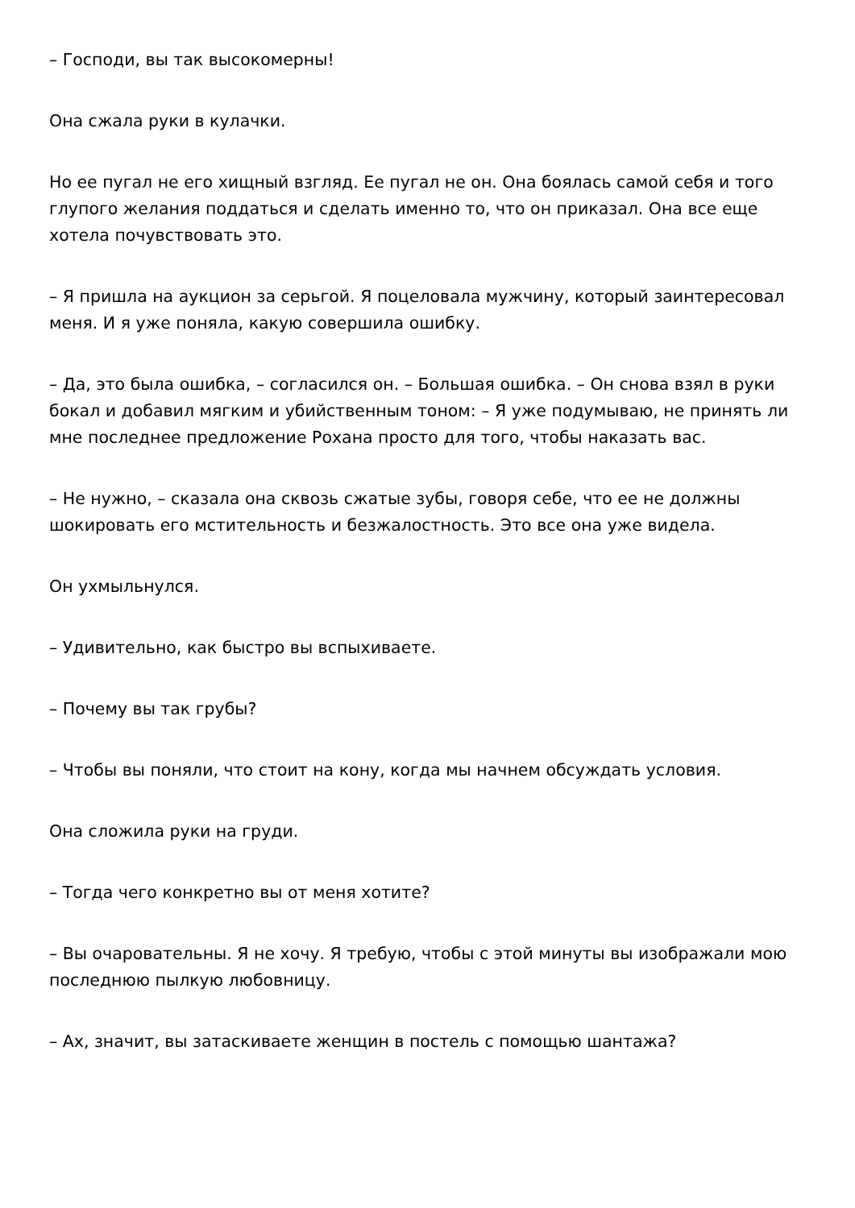– Господи, вы так высокомерны!
Она сжала руки в кулачки.
Но ее пугал не его хищный взгляд. Ее пугал не он. Она боялась самой себя и того глупого желания поддаться и сделать именно то, что он приказал. Она все еще хотела почувствовать это.
– Я пришла на аукцион за серьгой. Я поцеловала мужчину, который заинтересовал меня. И я уже поняла, какую совершила ошибку.
– Да, это была ошибка, – согласился он. – Большая ошибка. – Он снова взял в руки бокал и добавил мягким и убийственным тоном: – Я уже подумываю, не принять ли мне последнее предложение Рохана просто для того, чтобы наказать вас.
– Не нужно, – сказала она сквозь сжатые зубы, говоря себе, что ее не должны шокировать его мстительность и безжалостность. Это все она уже видела.
Он ухмыльнулся.
– Удивительно, как быстро вы вспыхиваете.
– Почему вы так грубы?
– Чтобы вы поняли, что стоит на кону, когда мы начнем обсуждать условия.
Она сложила руки на груди.
– Тогда чего конкретно вы от меня хотите?
– Вы очаровательны. Я не хочу. Я требую, чтобы с этой минуты вы изображали мою последнюю пылкую любовницу.
– Ах, значит, вы затаскиваете женщин в постель с помощью шантажа?